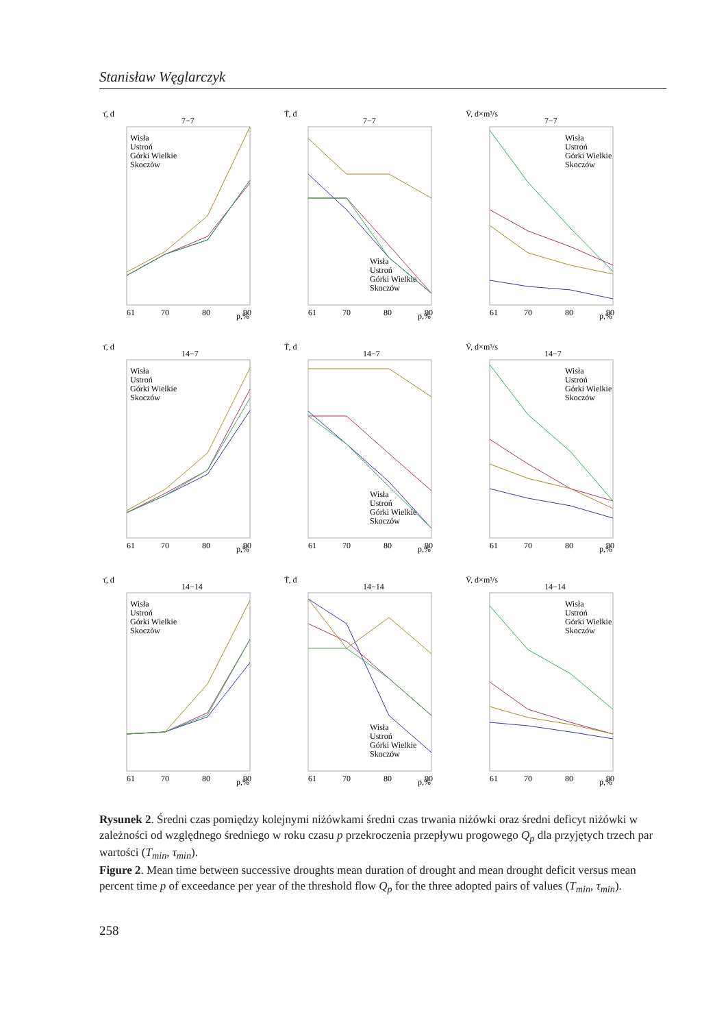Stanisław Węglarczyk
τ̄, d
7−7
p,%
61
70
80
90
Wisła
Ustroń
Górki Wielkie
Skoczów
T̄, d
7−7
p,%
61
70
80
90
Wisła
Ustroń
Górki Wielkie
Skoczów
V̄, d×m³/s
7−7
p,%
61
70
80
90
Wisła
Ustroń
Górki Wielkie
Skoczów
τ̄, d
14−7
p,%
61
70
80
90
Wisła
Ustroń
Górki Wielkie
Skoczów
T̄, d
14−7
p,%
61
70
80
90
Wisła
Ustroń
Górki Wielkie
Skoczów
V̄, d×m³/s
14−7
p,%
61
70
80
90
Wisła
Ustroń
Górki Wielkie
Skoczów
τ̄, d
14−14
p,%
61
70
80
90
Wisła
Ustroń
Górki Wielkie
Skoczów
T̄, d
14−14
p,%
61
70
80
90
Wisła
Ustroń
Górki Wielkie
Skoczów
V̄, d×m³/s
14−14
p,%
61
70
80
90
Wisła
Ustroń
Górki Wielkie
Skoczów
Rysunek 2. Średni czas pomiędzy kolejnymi niżówkami średni czas trwania niżówki oraz średni deficyt niżówki w zależności od względnego średniego w roku czasu p przekroczenia przepływu progowego Q<sub>p</sub> dla przyjętych trzech par wartości (T<sub>min</sub>, τ<sub>min</sub>).
Figure 2. Mean time between successive droughts mean duration of drought and mean drought deficit versus mean percent time p of exceedance per year of the threshold flow Q<sub>p</sub> for the three adopted pairs of values (T<sub>min</sub>, τ<sub>min</sub>).
258